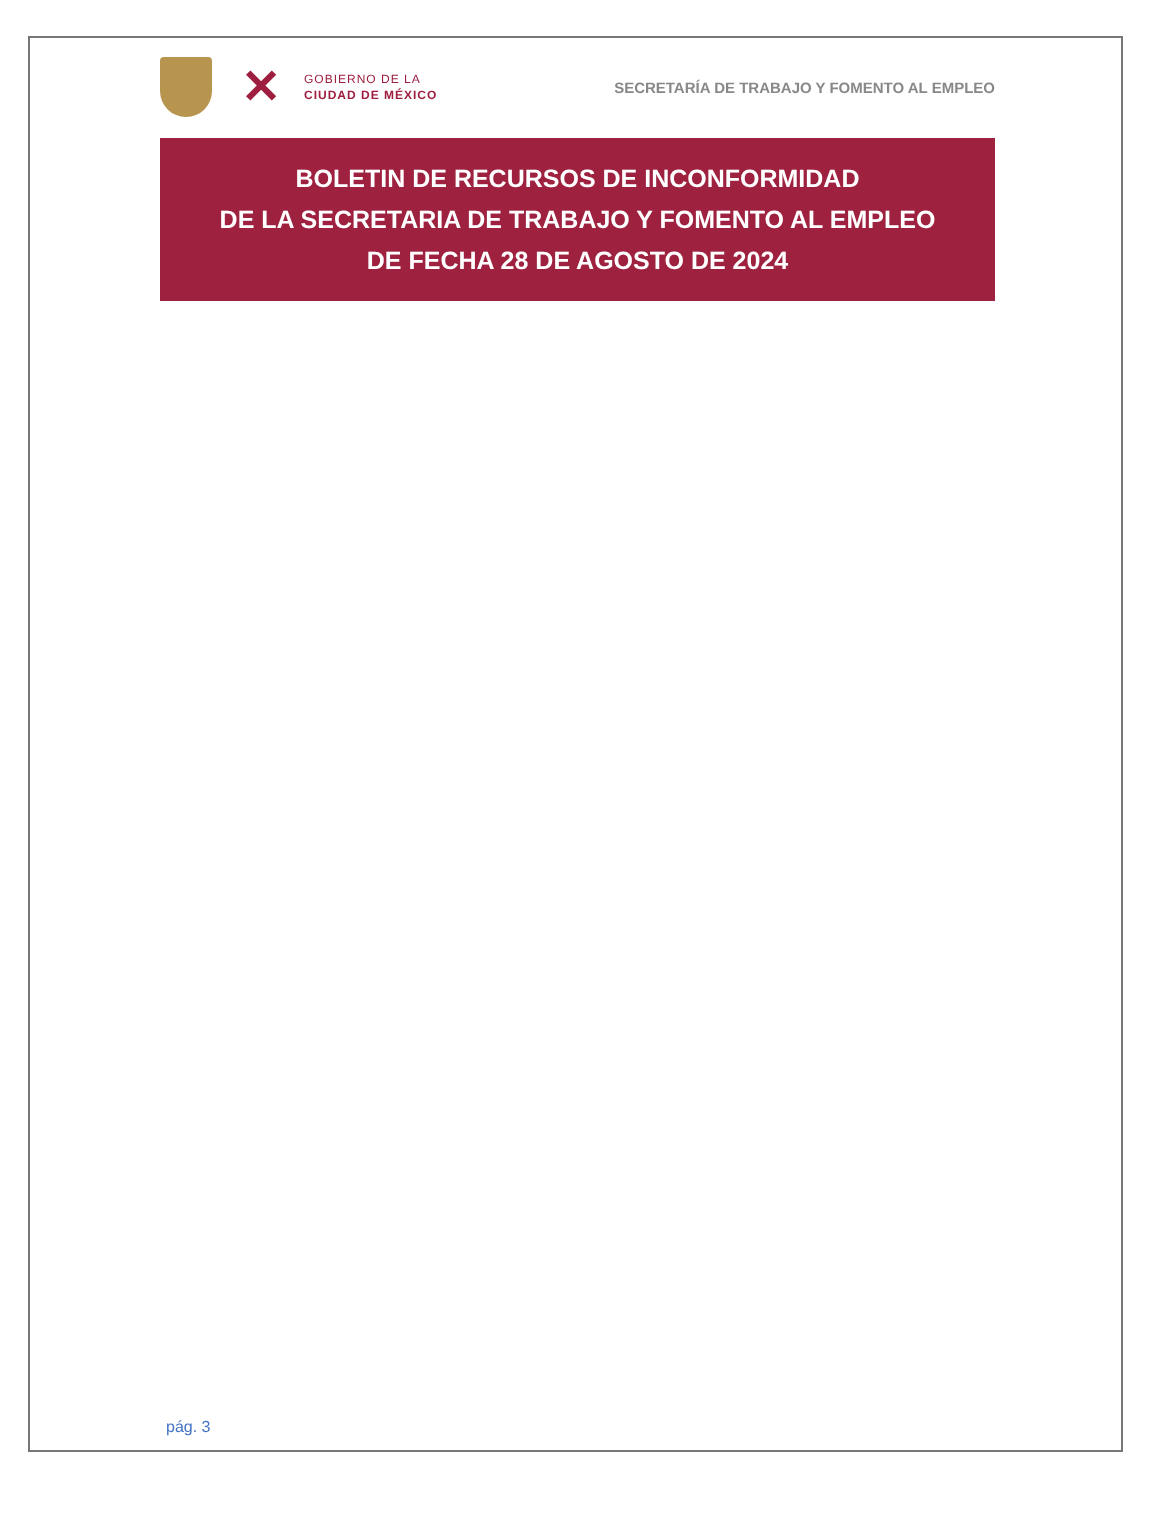✕
GOBIERNO DE LA
CIUDAD DE MÉXICO
SECRETARÍA DE TRABAJO Y FOMENTO AL EMPLEO
BOLETIN DE RECURSOS DE INCONFORMIDAD
DE LA SECRETARIA DE TRABAJO Y FOMENTO AL EMPLEO
DE FECHA 28 DE AGOSTO DE 2024
pág. 3